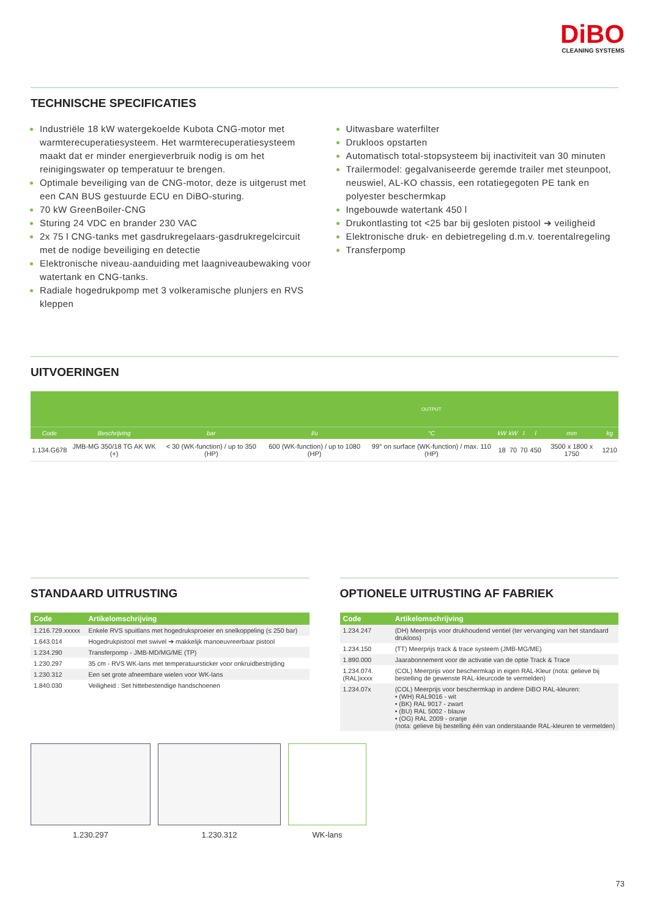DiBO
CLEANING SYSTEMS
TECHNISCHE SPECIFICATIES
Industriële 18 kW watergekoelde Kubota CNG-motor met warmterecuperatiesysteem. Het warmterecuperatiesysteem maakt dat er minder energieverbruik nodig is om het reinigingswater op temperatuur te brengen.
Optimale beveiliging van de CNG-motor, deze is uitgerust met een CAN BUS gestuurde ECU en DiBO-sturing.
70 kW GreenBoiler-CNG
Sturing 24 VDC en brander 230 VAC
2x 75 l CNG-tanks met gasdrukregelaars-gasdrukregelcircuit met de nodige beveiliging en detectie
Elektronische niveau-aanduiding met laagniveaubewaking voor watertank en CNG-tanks.
Radiale hogedrukpomp met 3 volkeramische plunjers en RVS kleppen
Uitwasbare waterfilter
Drukloos opstarten
Automatisch total-stopsysteem bij inactiviteit van 30 minuten
Trailermodel: gegalvaniseerde geremde trailer met steunpoot, neuswiel, AL-KO chassis, een rotatiegegoten PE tank en polyester beschermkap
Ingebouwde watertank 450 l
Drukontlasting tot <25 bar bij gesloten pistool ➔ veiligheid
Elektronische druk- en debietregeling d.m.v. toerentalregeling
Transferpomp
UITVOERINGEN
| | | | | OUTPUT | | | | | | |
| Code | Beschrijving | bar | l/u | °C | kW | kW | l | l | mm | kg |
| 1.134.G678 | JMB-MG 350/18 TG AK WK (+) | < 30 (WK-function) / up to 350 (HP) | 600 (WK-function) / up to 1080 (HP) | 99° on surface (WK-function) / max. 110 (HP) | 18 | 70 | 70 | 450 | 3500 x 1800 x 1750 | 1210 |
STANDAARD UITRUSTING
| Code | Artikelomschrijving |
| --- | --- |
| 1.216.729.xxxxx | Enkele RVS spuitlans met hogedruksproeier en snelkoppeling (≤ 250 bar) |
| 1.643.014 | Hogedrukpistool met swivel ➔ makkelijk manoeuvreerbaar pistool |
| 1.234.290 | Transferpomp - JMB-MD/MG/ME (TP) |
| 1.230.297 | 35 cm - RVS WK-lans met temperatuursticker voor onkruidbestrijding |
| 1.230.312 | Een set grote afneembare wielen voor WK-lans |
| 1.840.030 | Veiligheid : Set hittebestendige handschoenen |
OPTIONELE UITRUSTING AF FABRIEK
| Code | Artikelomschrijving |
| --- | --- |
| 1.234.247 | (DH) Meerprijs voor drukhoudend ventiel (ter vervanging van het standaard drukloos) |
| 1.234.150 | (TT) Meerprijs track & trace systeem (JMB-MG/ME) |
| 1.890.000 | Jaarabonnement voor de activatie van de optie Track & Trace |
| 1.234.074.(RAL)xxxx | (COL) Meerprijs voor beschermkap in eigen RAL-Kleur (nota: gelieve bij bestelling de gewenste RAL-kleurcode te vermelden) |
| 1.234.07x | (COL) Meerprijs voor beschermkap in andere DiBO RAL-kleuren: • (WH) RAL9016 - wit • (BK) RAL 9017 - zwart • (BU) RAL 5002 - blauw • (OG) RAL 2009 - oranje (nota: gelieve bij bestelling één van onderstaande RAL-kleuren te vermelden) |
1.230.297 1.230.312 WK-lans
73